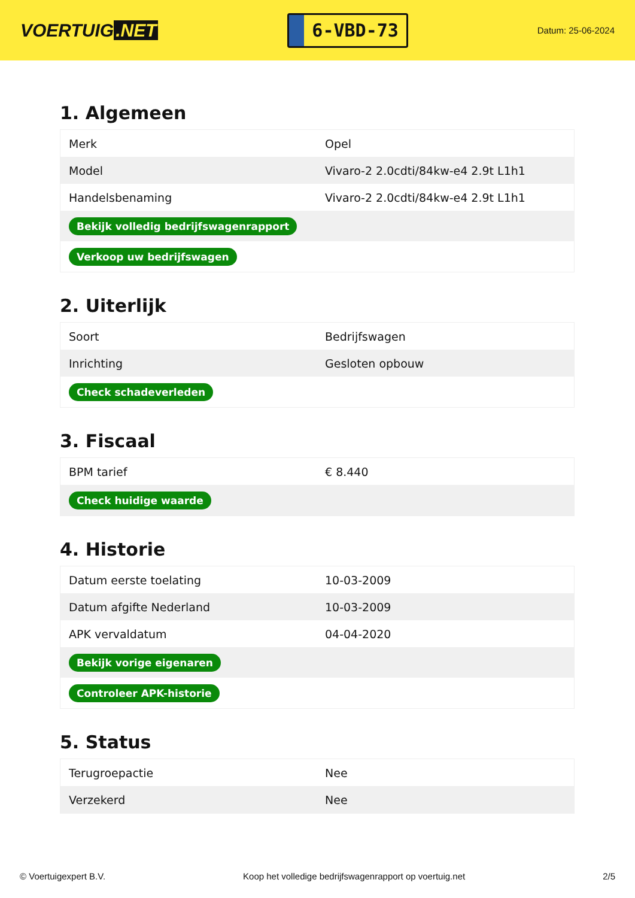VOERTUIG.NET
6-VBD-73
Datum: 25-06-2024
1. Algemeen
| Merk | Opel |
| Model | Vivaro-2 2.0cdti/84kw-e4 2.9t L1h1 |
| Handelsbenaming | Vivaro-2 2.0cdti/84kw-e4 2.9t L1h1 |
| Bekijk volledig bedrijfswagenrapport | |
| Verkoop uw bedrijfswagen | |
2. Uiterlijk
| Soort | Bedrijfswagen |
| Inrichting | Gesloten opbouw |
| Check schadeverleden | |
3. Fiscaal
| BPM tarief | € 8.440 |
| Check huidige waarde | |
4. Historie
| Datum eerste toelating | 10-03-2009 |
| Datum afgifte Nederland | 10-03-2009 |
| APK vervaldatum | 04-04-2020 |
| Bekijk vorige eigenaren | |
| Controleer APK-historie | |
5. Status
| Terugroepactie | Nee |
| Verzekerd | Nee |
© Voertuigexpert B.V. Koop het volledige bedrijfswagenrapport op voertuig.net 2/5